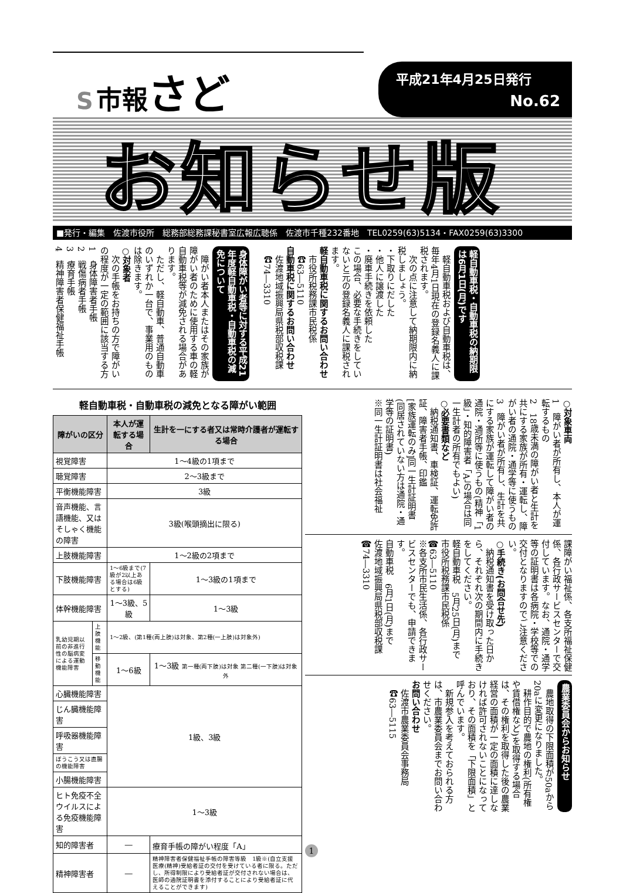S 市報 さど
平成21年4月25日発行
No.62
お知らせ版
■発行・編集　佐渡市役所　総務部総務課秘書室広報広聴係　佐渡市千種232番地　TEL0259(63)5134・FAX0259(63)3300
軽自動車税・自動車税の納期限は6月1日(月)です
　軽自動車税および自動車税は、毎年4月1日現在の登録名義人に課税されます。
　次の点に注意して納期限内に納税しましょう。
・下取りにだした
・他人に譲渡した
・廃車手続きを依頼した
この場合、必要な手続きをしていないと元の登録名義人に課税されます。
軽自動車税に関するお問い合わせ
　市役所税務課市民税係
　☎63―5110
自動車税に関するお問い合わせ
　佐渡地域振興局県税部収税課
　☎74―3310
身体障がい者等に対する平成21年度軽自動車税・自動車税の減免について
　障がい者本人またはその家族が障がい者のために使用する車の軽自動車税等が減免される場合があります。
　ただし、軽自動車、普通自動車のいずれか一台で、事業用のものは除きます。
○対象者
　次の手帳をお持ちの方で障がいの程度が一定の範囲に該当する方
1　身体障害者手帳
2　戦傷病者手帳
3　療育手帳
4　精神障害者保健福祉手帳
○対象車両
1　障がい者が所有し、本人が運転するもの
2　18歳未満の障がい者と生計を共にする家族が所有・運転し、障がい者の通院・通学等に使うもの
3　障がい者が所有し、生計を共にする家族が運転して障がい者の通院・通所等に使うもの(精神「1級」・知的障害者「A」の場合は同一生計者の所有でもよい)
○必要書類など
　納税通知書、車検証、運転免許証、障害者手帳、印鑑
[家族運転のみ]同一生計証明書(同居されていない方は通院・通学等の証明書)
※同一生計証明書は社会福祉
課障がい福祉係、各支所福祉保健係、各行政サービスセンターで交付しています。なお、通院・通学等の証明書は各病院・学校等での交付となりますのでご注意ください。
○手続き(お問合せ先)
　納税通知書を受け取った日から、それぞれ次の期間内に手続きをしてください。
軽自動車税　5月25日(月)まで
市役所税務課市民税係
☎63―5110
※各支所市民生活係、各行政サービスセンターでも、申請できます。
自動車税　6月1日(月)まで
佐渡地域振興局県税部収税課
☎74―3310
農業委員会からお知らせ
　農地取得の下限面積が50aから20aに変更になりました。
　耕作目的で農地の権利(所有権や賃借権など)を取得する場合は、その権利を取得した後の農業経営の面積が一定の面積に達しなければ許可されないことになっており、その面積を「下限面積」と呼んでいます。
　新規参入を考えておられる方は、市農業委員会までお問い合わせください。
お問い合わせ
　佐渡市農業委員会事務局
　☎63―5115
軽自動車税・自動車税の減免となる障がい範囲
| 障がいの区分 | | 本人が運転する場合 | 生計を一にする者又は常時介護者が運転する場合 |
| --- | --- | --- | --- |
| 視覚障害 | | 1～4級の1項まで | |
| 聴覚障害 | | 2～3級まで | |
| 平衡機能障害 | | 3級 | |
| 音声機能、言語機能、又はそしゃく機能の障害 | | 3級(喉頭摘出に限る) | |
| 上肢機能障害 | | 1～2級の2項まで | |
| 下肢機能障害 | | 1～6級まで(7級が2以上ある場合は6級とする) | 1～3級の1項まで |
| 体幹機能障害 | | 1～3級、5級 | 1～3級 |
| 乳幼児期以前の非進行性の脳病変による運動機能障害 | 上肢機能 | 1～2級、(第1種(両上肢)は対象、第2種(一上肢)は対象外) | |
| | 移動機能 | 1～6級 | 1～3級 第一種(両下肢)は対象 第二種(一下肢)は対象外 |
| 心臓機能障害 | | 1級、3級 | |
| じん臓機能障害 | | | |
| 呼吸器機能障害 | | | |
| ぼうこう又は直腸の機能障害 | | | |
| 小腸機能障害 | | | |
| ヒト免疫不全ウイルスによる免疫機能障害 | | 1～3級 | |
| 知的障害者 | | ― | 療育手帳の障がい程度「A」 |
| 精神障害者 | | ― | 精神障害者保健福祉手帳の障害等級 1級※(自立支援医療(精神)受給者証の交付を受けている者に限る。ただし、所得制限により受給者証が交付されない場合は、医師の通院証明書を添付することにより受給者証に代えることができます) |
1